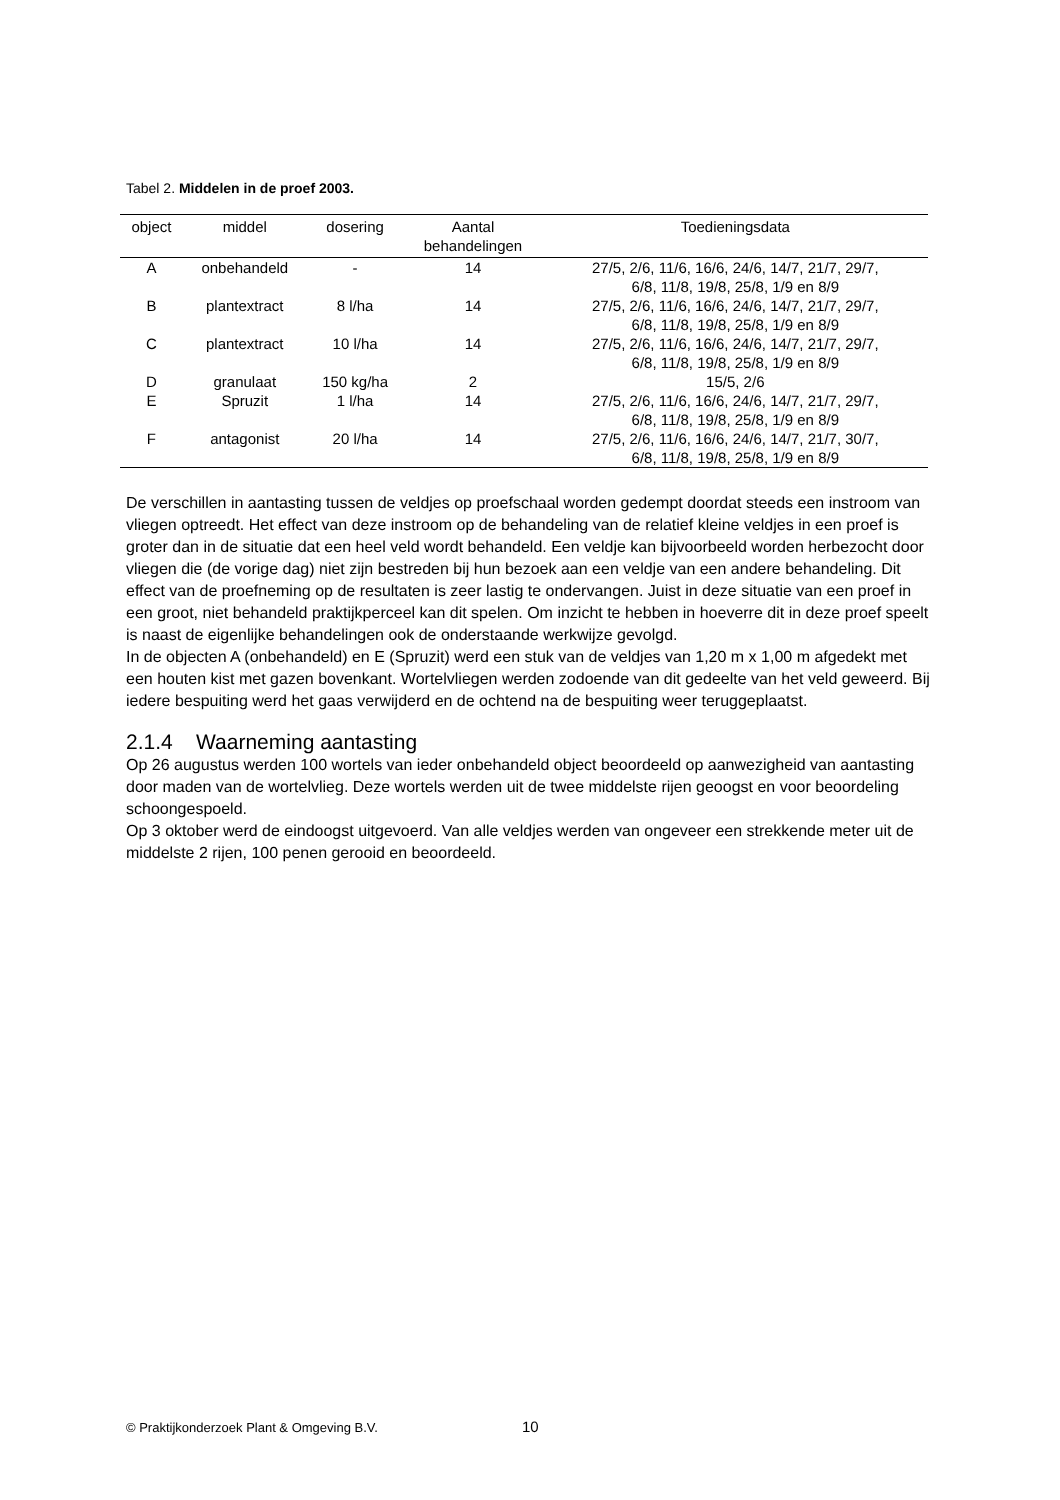Tabel 2. Middelen in de proef 2003.
| object | middel | dosering | Aantal behandelingen | Toedieningsdata |
| --- | --- | --- | --- | --- |
| A | onbehandeld | - | 14 | 27/5, 2/6, 11/6, 16/6, 24/6, 14/7, 21/7, 29/7, 6/8, 11/8, 19/8, 25/8, 1/9 en 8/9 |
| B | plantextract | 8 l/ha | 14 | 27/5, 2/6, 11/6, 16/6, 24/6, 14/7, 21/7, 29/7, 6/8, 11/8, 19/8, 25/8, 1/9 en 8/9 |
| C | plantextract | 10 l/ha | 14 | 27/5, 2/6, 11/6, 16/6, 24/6, 14/7, 21/7, 29/7, 6/8, 11/8, 19/8, 25/8, 1/9 en 8/9 |
| D | granulaat | 150 kg/ha | 2 | 15/5, 2/6 |
| E | Spruzit | 1 l/ha | 14 | 27/5, 2/6, 11/6, 16/6, 24/6, 14/7, 21/7, 29/7, 6/8, 11/8, 19/8, 25/8, 1/9 en 8/9 |
| F | antagonist | 20 l/ha | 14 | 27/5, 2/6, 11/6, 16/6, 24/6, 14/7, 21/7, 30/7, 6/8, 11/8, 19/8, 25/8, 1/9 en 8/9 |
De verschillen in aantasting tussen de veldjes op proefschaal worden gedempt doordat steeds een instroom van vliegen optreedt. Het effect van deze instroom op de behandeling van de relatief kleine veldjes in een proef is groter dan in de situatie dat een heel veld wordt behandeld. Een veldje kan bijvoorbeeld worden herbezocht door vliegen die (de vorige dag) niet zijn bestreden bij hun bezoek aan een veldje van een andere behandeling. Dit effect van de proefneming op de resultaten is zeer lastig te ondervangen. Juist in deze situatie van een proef in een groot, niet behandeld praktijkperceel kan dit spelen. Om inzicht te hebben in hoeverre dit in deze proef speelt is naast de eigenlijke behandelingen ook de onderstaande werkwijze gevolgd.
In de objecten A (onbehandeld) en E (Spruzit) werd een stuk van de veldjes van 1,20 m x 1,00 m afgedekt met een houten kist met gazen bovenkant. Wortelvliegen werden zodoende van dit gedeelte van het veld geweerd. Bij iedere bespuiting werd het gaas verwijderd en de ochtend na de bespuiting weer teruggeplaatst.
2.1.4 Waarneming aantasting
Op 26 augustus werden 100 wortels van ieder onbehandeld object beoordeeld op aanwezigheid van aantasting door maden van de wortelvlieg. Deze wortels werden uit de twee middelste rijen geoogst en voor beoordeling schoongespoeld.
Op 3 oktober werd de eindoogst uitgevoerd. Van alle veldjes werden van ongeveer een strekkende meter uit de middelste 2 rijen, 100 penen gerooid en beoordeeld.
© Praktijkonderzoek Plant & Omgeving B.V.
10